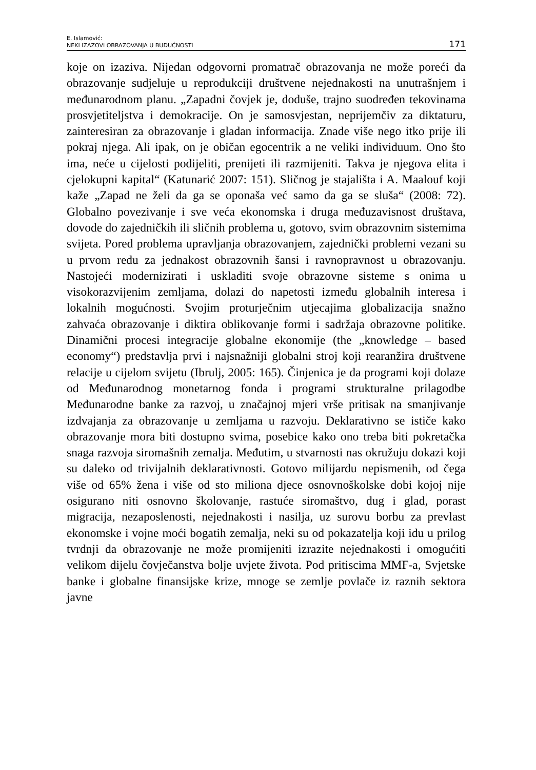E. Islamović:
NEKI IZAZOVI OBRAZOVANJA U BUDUĆNOSTI
171
koje on izaziva. Nijedan odgovorni promatrač obrazovanja ne može poreći da obrazovanje sudjeluje u reprodukciji društvene nejednakosti na unutrašnjem i međunarodnom planu. „Zapadni čovjek je, doduše, trajno suodređen tekovinama prosvjetiteljstva i demokracije. On je samosvjestan, neprijemčiv za diktaturu, zainteresiran za obrazovanje i gladan informacija. Znade više nego itko prije ili pokraj njega. Ali ipak, on je običan egocentrik a ne veliki individuum. Ono što ima, neće u cijelosti podijeliti, prenijeti ili razmijeniti. Takva je njegova elita i cjelokupni kapital“ (Katunarić 2007: 151). Sličnog je stajališta i A. Maalouf koji kaže „Zapad ne želi da ga se oponaša već samo da ga se sluša“ (2008: 72). Globalno povezivanje i sve veća ekonomska i druga međuzavisnost društava, dovode do zajedničkih ili sličnih problema u, gotovo, svim obrazovnim sistemima svijeta. Pored problema upravljanja obrazovanjem, zajednički problemi vezani su u prvom redu za jednakost obrazovnih šansi i ravnopravnost u obrazovanju. Nastojeći modernizirati i uskladiti svoje obrazovne sisteme s onima u visokorazvijenim zemljama, dolazi do napetosti između globalnih interesa i lokalnih mogućnosti. Svojim proturječnim utjecajima globalizacija snažno zahvaća obrazovanje i diktira oblikovanje formi i sadržaja obrazovne politike. Dinamični procesi integracije globalne ekonomije (the „knowledge – based economy“) predstavlja prvi i najsnažniji globalni stroj koji rearanžira društvene relacije u cijelom svijetu (Ibrulj, 2005: 165). Činjenica je da programi koji dolaze od Međunarodnog monetarnog fonda i programi strukturalne prilagodbe Međunarodne banke za razvoj, u značajnoj mjeri vrše pritisak na smanjivanje izdvajanja za obrazovanje u zemljama u razvoju. Deklarativno se ističe kako obrazovanje mora biti dostupno svima, posebice kako ono treba biti pokretačka snaga razvoja siromašnih zemalja. Međutim, u stvarnosti nas okružuju dokazi koji su daleko od trivijalnih deklarativnosti. Gotovo milijardu nepismenih, od čega više od 65% žena i više od sto miliona djece osnovnoškolske dobi kojoj nije osigurano niti osnovno školovanje, rastuće siromaštvo, dug i glad, porast migracija, nezaposlenosti, nejednakosti i nasilja, uz surovu borbu za prevlast ekonomske i vojne moći bogatih zemalja, neki su od pokazatelja koji idu u prilog tvrdnji da obrazovanje ne može promijeniti izrazite nejednakosti i omogućiti velikom dijelu čovječanstva bolje uvjete života. Pod pritiscima MMF-a, Svjetske banke i globalne finansijske krize, mnoge se zemlje povlače iz raznih sektora javne